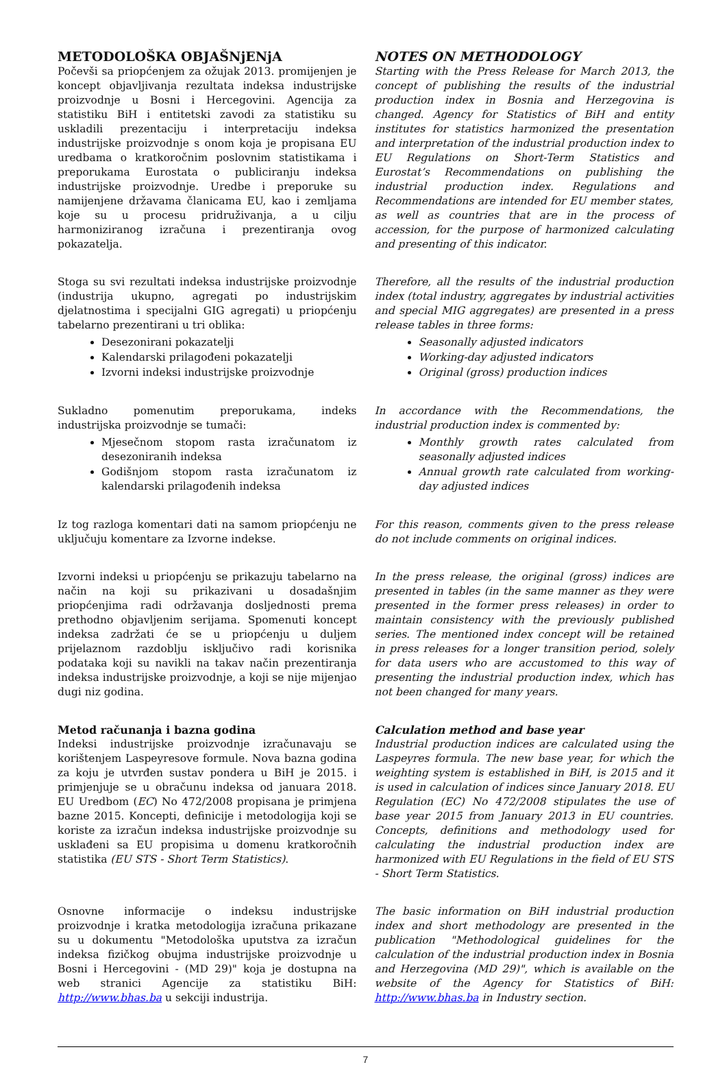METODOLOŠKA OBJAŠNjENjA
Počevši sa priopćenjem za ožujak 2013. promijenjen je koncept objavljivanja rezultata indeksa industrijske proizvodnje u Bosni i Hercegovini. Agencija za statistiku BiH i entitetski zavodi za statistiku su uskladili prezentaciju i interpretaciju indeksa industrijske proizvodnje s onom koja je propisana EU uredbama o kratkoročnim poslovnim statistikama i preporukama Eurostata o publiciranju indeksa industrijske proizvodnje. Uredbe i preporuke su namijenjene državama članicama EU, kao i zemljama koje su u procesu pridruživanja, a u cilju harmoniziranog izračuna i prezentiranja ovog pokazatelja.
NOTES ON METHODOLOGY
Starting with the Press Release for March 2013, the concept of publishing the results of the industrial production index in Bosnia and Herzegovina is changed. Agency for Statistics of BiH and entity institutes for statistics harmonized the presentation and interpretation of the industrial production index to EU Regulations on Short-Term Statistics and Eurostat’s Recommendations on publishing the industrial production index. Regulations and Recommendations are intended for EU member states, as well as countries that are in the process of accession, for the purpose of harmonized calculating and presenting of this indicator.
Stoga su svi rezultati indeksa industrijske proizvodnje (industrija ukupno, agregati po industrijskim djelatnostima i specijalni GIG agregati) u priopćenju tabelarno prezentirani u tri oblika:
Desezonirani pokazatelji
Kalendarski prilagođeni pokazatelji
Izvorni indeksi industrijske proizvodnje
Therefore, all the results of the industrial production index (total industry, aggregates by industrial activities and special MIG aggregates) are presented in a press release tables in three forms:
Seasonally adjusted indicators
Working-day adjusted indicators
Original (gross) production indices
Sukladno pomenutim preporukama, indeks industrijska proizvodnje se tumači:
Mjesečnom stopom rasta izračunatom iz desezoniranih indeksa
Godišnjom stopom rasta izračunatom iz kalendarski prilagođenih indeksa
In accordance with the Recommendations, the industrial production index is commented by:
Monthly growth rates calculated from seasonally adjusted indices
Annual growth rate calculated from working-day adjusted indices
Iz tog razloga komentari dati na samom priopćenju ne uključuju komentare za Izvorne indekse.
For this reason, comments given to the press release do not include comments on original indices.
Izvorni indeksi u priopćenju se prikazuju tabelarno na način na koji su prikazivani u dosadašnjim priopćenjima radi održavanja dosljednosti prema prethodno objavljenim serijama. Spomenuti koncept indeksa zadržati će se u priopćenju u duljem prijelaznom razdoblju isključivo radi korisnika podataka koji su navikli na takav način prezentiranja indeksa industrijske proizvodnje, a koji se nije mijenjao dugi niz godina.
In the press release, the original (gross) indices are presented in tables (in the same manner as they were presented in the former press releases) in order to maintain consistency with the previously published series. The mentioned index concept will be retained in press releases for a longer transition period, solely for data users who are accustomed to this way of presenting the industrial production index, which has not been changed for many years.
Metod računanja i bazna godina
Indeksi industrijske proizvodnje izračunavaju se korištenjem Laspeyresove formule. Nova bazna godina za koju je utvrđen sustav pondera u BiH je 2015. i primjenjuje se u obračunu indeksa od januara 2018. EU Uredbom (EC) No 472/2008 propisana je primjena bazne 2015. Koncepti, definicije i metodologija koji se koriste za izračun indeksa industrijske proizvodnje su usklađeni sa EU propisima u domenu kratkoročnih statistika (EU STS - Short Term Statistics).
Calculation method and base year
Industrial production indices are calculated using the Laspeyres formula. The new base year, for which the weighting system is established in BiH, is 2015 and it is used in calculation of indices since January 2018. EU Regulation (EC) No 472/2008 stipulates the use of base year 2015 from January 2013 in EU countries. Concepts, definitions and methodology used for calculating the industrial production index are harmonized with EU Regulations in the field of EU STS - Short Term Statistics.
Osnovne informacije o indeksu industrijske proizvodnje i kratka metodologija izračuna prikazane su u dokumentu "Metodološka uputstva za izračun indeksa fizičkog obujma industrijske proizvodnje u Bosni i Hercegovini - (MD 29)" koja je dostupna na web stranici Agencije za statistiku BiH: http://www.bhas.ba u sekciji industrija.
The basic information on BiH industrial production index and short methodology are presented in the publication "Methodological guidelines for the calculation of the industrial production index in Bosnia and Herzegovina (MD 29)", which is available on the website of the Agency for Statistics of BiH: http://www.bhas.ba in Industry section.
7